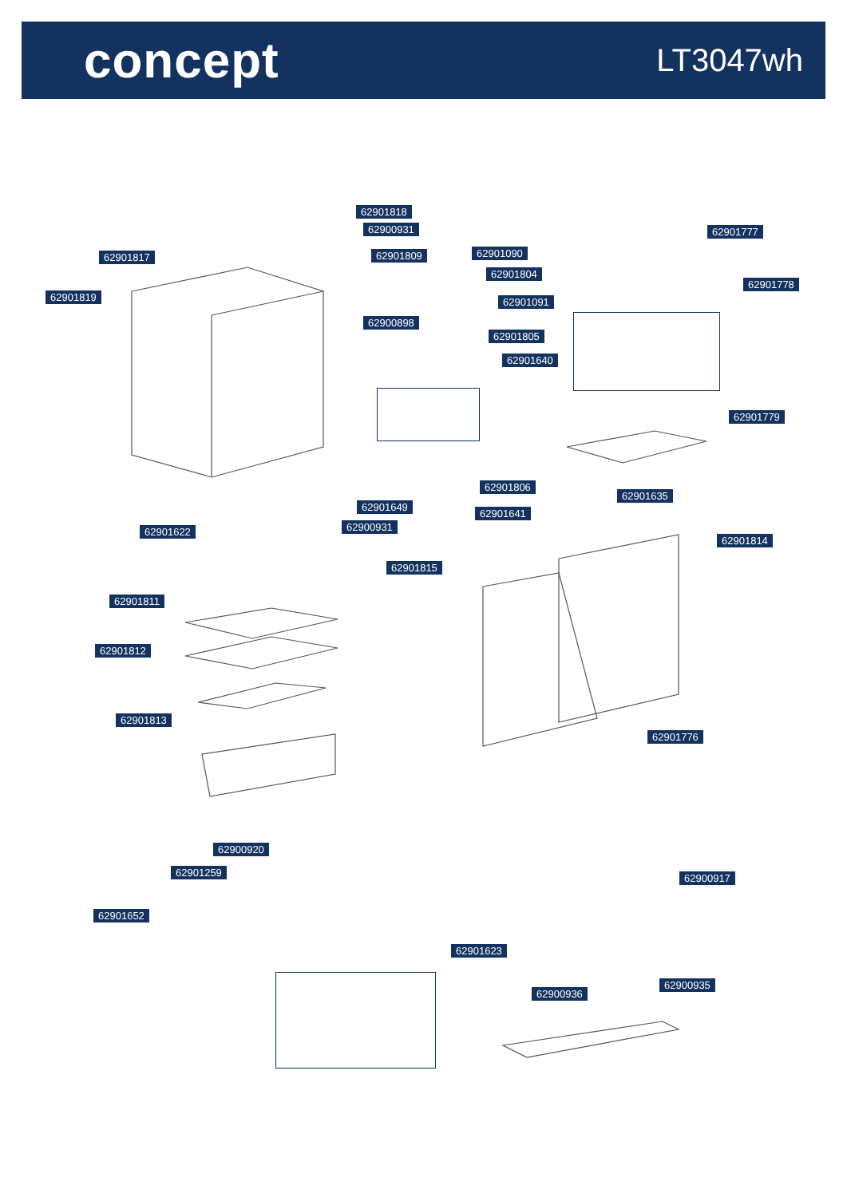concept
LT3047wh
62901818
62900931 62901777
62901817 62901809 62901090
62901804
62901778
62901819 62901091
62900898
62901805
62901640
62901779
62901806
62901635
62901649
62901641
62900931
62901622
62901814
62901815
62901811
62901812
62901813
62901776
62900920
62901259 62900917
62901652
62901623
62900935
62900936